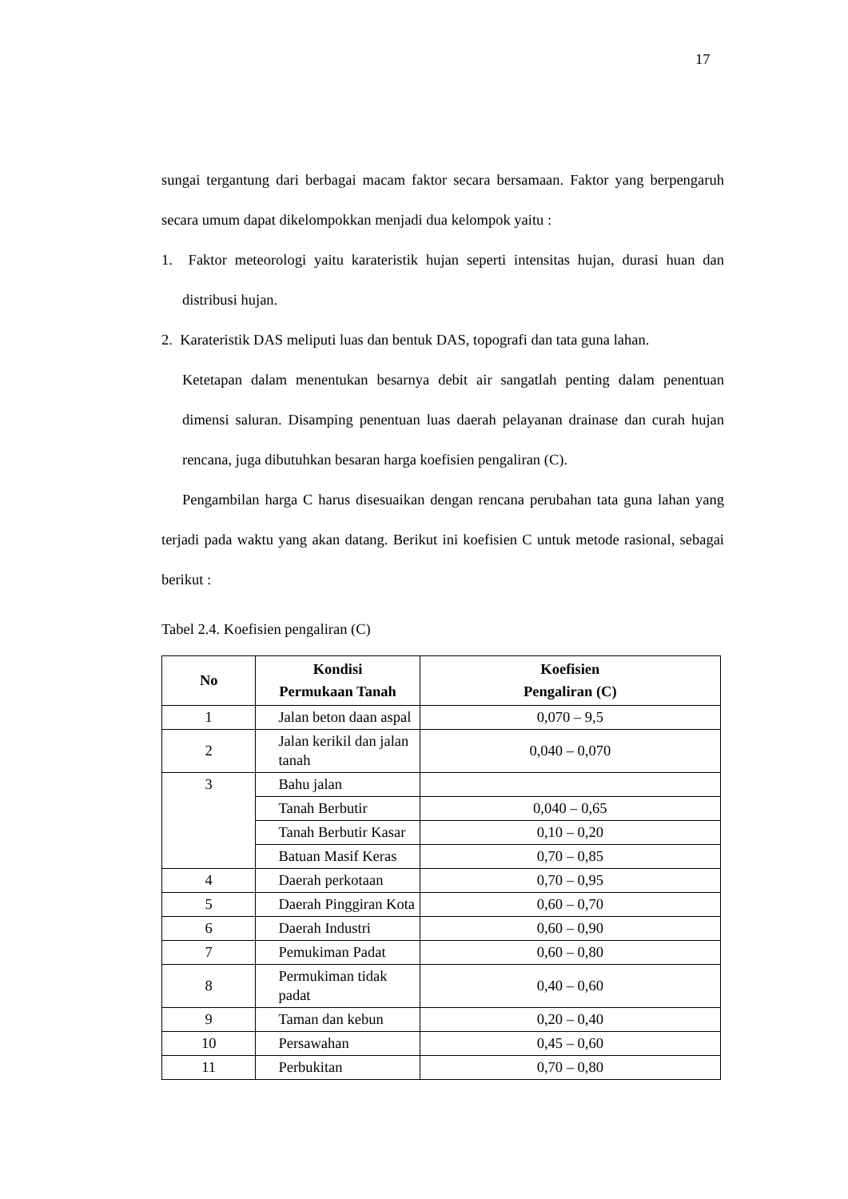17
sungai tergantung dari berbagai macam faktor secara bersamaan. Faktor yang berpengaruh secara umum dapat dikelompokkan menjadi dua kelompok yaitu :
1. Faktor meteorologi yaitu karateristik hujan seperti intensitas hujan, durasi huan dan distribusi hujan.
2. Karateristik DAS meliputi luas dan bentuk DAS, topografi dan tata guna lahan.
Ketetapan dalam menentukan besarnya debit air sangatlah penting dalam penentuan dimensi saluran. Disamping penentuan luas daerah pelayanan drainase dan curah hujan rencana, juga dibutuhkan besaran harga koefisien pengaliran (C).
Pengambilan harga C harus disesuaikan dengan rencana perubahan tata guna lahan yang terjadi pada waktu yang akan datang. Berikut ini koefisien C untuk metode rasional, sebagai berikut :
Tabel 2.4. Koefisien pengaliran (C)
| No | Kondisi Permukaan Tanah | Koefisien Pengaliran (C) |
| --- | --- | --- |
| 1 | Jalan beton daan aspal | 0,070 – 9,5 |
| 2 | Jalan kerikil dan jalan tanah | 0,040 – 0,070 |
| 3 | Bahu jalan | |
| | Tanah Berbutir | 0,040 – 0,65 |
| | Tanah Berbutir Kasar | 0,10 – 0,20 |
| | Batuan Masif Keras | 0,70 – 0,85 |
| 4 | Daerah perkotaan | 0,70 – 0,95 |
| 5 | Daerah Pinggiran Kota | 0,60 – 0,70 |
| 6 | Daerah Industri | 0,60 – 0,90 |
| 7 | Pemukiman Padat | 0,60 – 0,80 |
| 8 | Permukiman tidak padat | 0,40 – 0,60 |
| 9 | Taman dan kebun | 0,20 – 0,40 |
| 10 | Persawahan | 0,45 – 0,60 |
| 11 | Perbukitan | 0,70 – 0,80 |